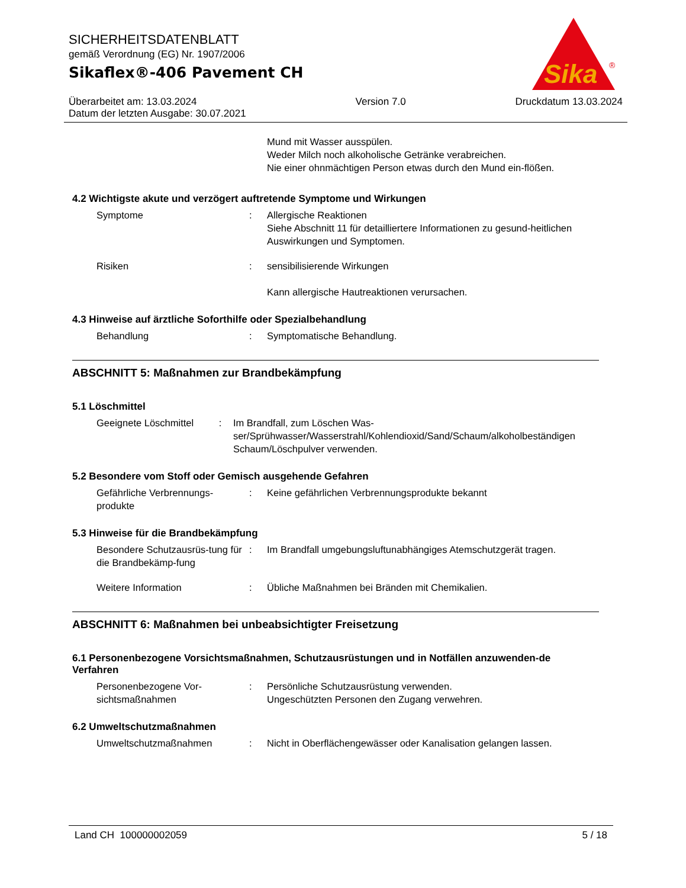SICHERHEITSDATENBLATT
gemäß Verordnung (EG) Nr. 1907/2006
Sikaflex®-406 Pavement CH
Sika
®
Überarbeitet am: 13.03.2024
Datum der letzten Ausgabe: 30.07.2021
Version 7.0 Druckdatum 13.03.2024
Mund mit Wasser ausspülen.
Weder Milch noch alkoholische Getränke verabreichen.
Nie einer ohnmächtigen Person etwas durch den Mund ein-flößen.
4.2 Wichtigste akute und verzögert auftretende Symptome und Wirkungen
Symptome : Allergische Reaktionen
Siehe Abschnitt 11 für detailliertere Informationen zu gesund-heitlichen Auswirkungen und Symptomen.
Risiken : sensibilisierende Wirkungen
Kann allergische Hautreaktionen verursachen.
4.3 Hinweise auf ärztliche Soforthilfe oder Spezialbehandlung
Behandlung : Symptomatische Behandlung.
ABSCHNITT 5: Maßnahmen zur Brandbekämpfung
5.1 Löschmittel
Geeignete Löschmittel : Im Brandfall, zum Löschen Was-ser/Sprühwasser/Wasserstrahl/Kohlendioxid/Sand/Schaum/alkoholbeständigen Schaum/Löschpulver verwenden.
5.2 Besondere vom Stoff oder Gemisch ausgehende Gefahren
Gefährliche Verbrennungs-produkte
: Keine gefährlichen Verbrennungsprodukte bekannt
5.3 Hinweise für die Brandbekämpfung
Besondere Schutzausrüs-tung für die Brandbekämp-fung
: Im Brandfall umgebungsluftunabhängiges Atemschutzgerät tragen.
Weitere Information : Übliche Maßnahmen bei Bränden mit Chemikalien.
ABSCHNITT 6: Maßnahmen bei unbeabsichtigter Freisetzung
6.1 Personenbezogene Vorsichtsmaßnahmen, Schutzausrüstungen und in Notfällen anzuwenden-de Verfahren
Personenbezogene Vor-sichtsmaßnahmen
: Persönliche Schutzausrüstung verwenden.
Ungeschützten Personen den Zugang verwehren.
6.2 Umweltschutzmaßnahmen
Umweltschutzmaßnahmen : Nicht in Oberflächengewässer oder Kanalisation gelangen lassen.
Land CH 100000002059 5 / 18